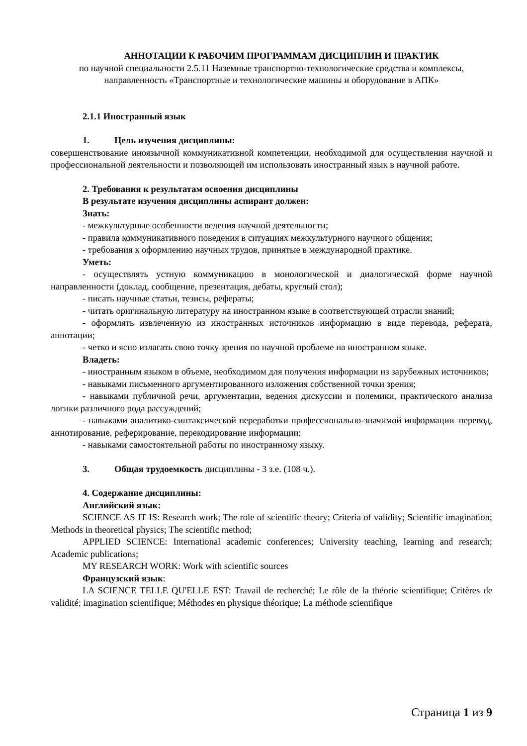АННОТАЦИИ К РАБОЧИМ ПРОГРАММАМ ДИСЦИПЛИН И ПРАКТИК
по научной специальности 2.5.11 Наземные транспортно-технологические средства и комплексы, направленность «Транспортные и технологические машины и оборудование в АПК»
2.1.1 Иностранный язык
1. Цель изучения дисциплины:
совершенствование иноязычной коммуникативной компетенции, необходимой для осуществления научной и профессиональной деятельности и позволяющей им использовать иностранный язык в научной работе.
2. Требования к результатам освоения дисциплины
В результате изучения дисциплины аспирант должен:
Знать:
- межкультурные особенности ведения научной деятельности;
- правила коммуникативного поведения в ситуациях межкультурного научного общения;
- требования к оформлению научных трудов, принятые в международной практике.
Уметь:
- осуществлять устную коммуникацию в монологической и диалогической форме научной направленности (доклад, сообщение, презентация, дебаты, круглый стол);
- писать научные статьи, тезисы, рефераты;
- читать оригинальную литературу на иностранном языке в соответствующей отрасли знаний;
- оформлять извлеченную из иностранных источников информацию в виде перевода, реферата, аннотации;
- четко и ясно излагать свою точку зрения по научной проблеме на иностранном языке.
Владеть:
- иностранным языком в объеме, необходимом для получения информации из зарубежных источников;
- навыками письменного аргументированного изложения собственной точки зрения;
- навыками публичной речи, аргументации, ведения дискуссии и полемики, практического анализа логики различного рода рассуждений;
- навыками аналитико-синтаксической переработки профессионально-значимой информации–перевод, аннотирование, реферирование, перекодирование информации;
- навыками самостоятельной работы по иностранному языку.
3. Общая трудоемкость дисциплины - 3 з.е. (108 ч.).
4. Содержание дисциплины:
Английский язык:
SCIENCE AS IT IS: Research work; The role of scientific theory; Criteria of validity; Scientific imagination; Methods in theoretical physics; The scientific method;
APPLIED SCIENCE: International academic conferences; University teaching, learning and research; Academic publications;
MY RESEARCH WORK: Work with scientific sources
Французский язык:
LA SCIENCE TELLE QU'ELLE EST: Travail de recherché; Le rôle de la théorie scientifique; Critères de validité; imagination scientifique; Méthodes en physique théorique; La méthode scientifique
Страница 1 из 9